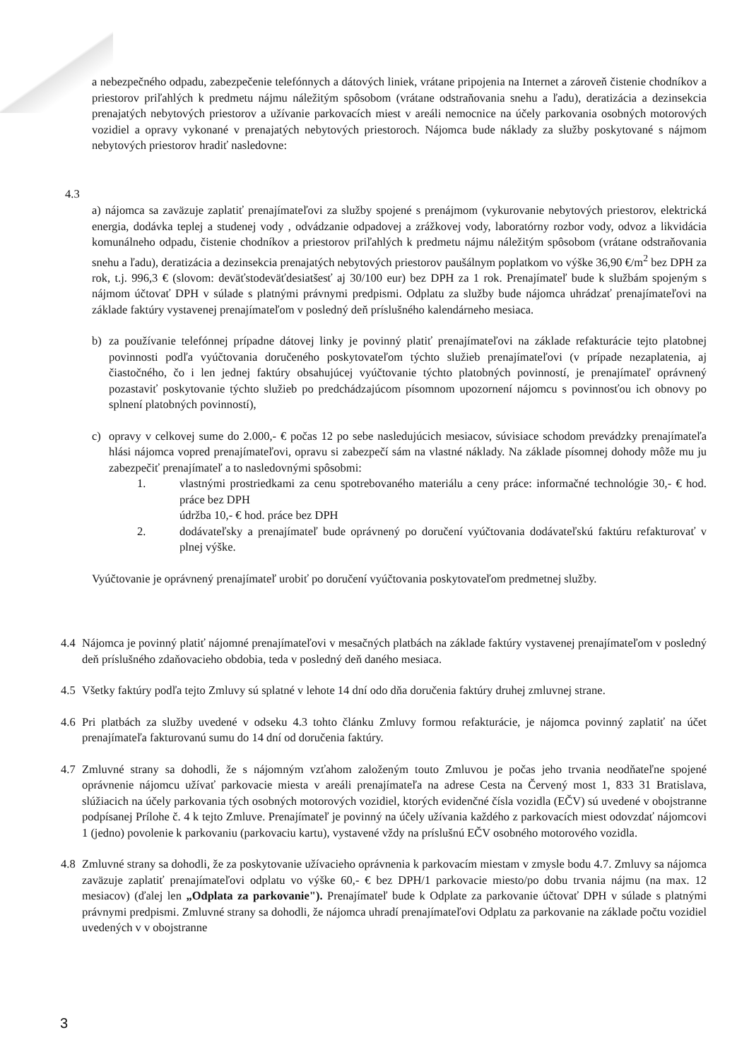a nebezpečného odpadu, zabezpečenie telefónnych a dátových liniek, vrátane pripojenia na Internet a zároveň čistenie chodníkov a priestorov priľahlých k predmetu nájmu náležitým spôsobom (vrátane odstraňovania snehu a ľadu), deratizácia a dezinsekcia prenajatých nebytových priestorov a užívanie parkovacích miest v areáli nemocnice na účely parkovania osobných motorových vozidiel a opravy vykonané v prenajatých nebytových priestoroch. Nájomca bude náklady za služby poskytované s nájmom nebytových priestorov hradiť nasledovne:
4.3
a) nájomca sa zaväzuje zaplatiť prenajímateľovi za služby spojené s prenájmom (vykurovanie nebytových priestorov, elektrická energia, dodávka teplej a studenej vody , odvádzanie odpadovej a zrážkovej vody, laboratórny rozbor vody, odvoz a likvidácia komunálneho odpadu, čistenie chodníkov a priestorov priľahlých k predmetu nájmu náležitým spôsobom (vrátane odstraňovania snehu a ľadu), deratizácia a dezinsekcia prenajatých nebytových priestorov paušálnym poplatkom vo výške 36,90 €/m<sup>2</sup> bez DPH za rok, t.j. 996,3 € (slovom: deväťstodeväťdesiatšesť aj 30/100 eur) bez DPH za 1 rok. Prenajímateľ bude k službám spojeným s nájmom účtovať DPH v súlade s platnými právnymi predpismi. Odplatu za služby bude nájomca uhrádzať prenajímateľovi na základe faktúry vystavenej prenajímateľom v posledný deň príslušného kalendárneho mesiaca.
b) za používanie telefónnej prípadne dátovej linky je povinný platiť prenajímateľovi na základe refakturácie tejto platobnej povinnosti podľa vyúčtovania doručeného poskytovateľom týchto služieb prenajímateľovi (v prípade nezaplatenia, aj čiastočného, čo i len jednej faktúry obsahujúcej vyúčtovanie týchto platobných povinností, je prenajímateľ oprávnený pozastaviť poskytovanie týchto služieb po predchádzajúcom písomnom upozornení nájomcu s povinnosťou ich obnovy po splnení platobných povinností),
c) opravy v celkovej sume do 2.000,- € počas 12 po sebe nasledujúcich mesiacov, súvisiace schodom prevádzky prenajímateľa hlási nájomca vopred prenajímateľovi, opravu si zabezpečí sám na vlastné náklady. Na základe písomnej dohody môže mu ju zabezpečiť prenajímateľ a to nasledovnými spôsobmi:
1. vlastnými prostriedkami za cenu spotrebovaného materiálu a ceny práce: informačné technológie 30,- € hod. práce bez DPH
údržba 10,- € hod. práce bez DPH
2. dodávateľsky a prenajímateľ bude oprávnený po doručení vyúčtovania dodávateľskú faktúru refakturovať v plnej výške.
Vyúčtovanie je oprávnený prenajímateľ urobiť po doručení vyúčtovania poskytovateľom predmetnej služby.
4.4 Nájomca je povinný platiť nájomné prenajímateľovi v mesačných platbách na základe faktúry vystavenej prenajímateľom v posledný deň príslušného zdaňovacieho obdobia, teda v posledný deň daného mesiaca.
4.5 Všetky faktúry podľa tejto Zmluvy sú splatné v lehote 14 dní odo dňa doručenia faktúry druhej zmluvnej strane.
4.6 Pri platbách za služby uvedené v odseku 4.3 tohto článku Zmluvy formou refakturácie, je nájomca povinný zaplatiť na účet prenajímateľa fakturovanú sumu do 14 dní od doručenia faktúry.
4.7 Zmluvné strany sa dohodli, že s nájomným vzťahom založeným touto Zmluvou je počas jeho trvania neodňateľne spojené oprávnenie nájomcu užívať parkovacie miesta v areáli prenajímateľa na adrese Cesta na Červený most 1, 833 31 Bratislava, slúžiacich na účely parkovania tých osobných motorových vozidiel, ktorých evidenčné čísla vozidla (EČV) sú uvedené v obojstranne podpísanej Prílohe č. 4 k tejto Zmluve. Prenajímateľ je povinný na účely užívania každého z parkovacích miest odovzdať nájomcovi 1 (jedno) povolenie k parkovaniu (parkovaciu kartu), vystavené vždy na príslušnú EČV osobného motorového vozidla.
4.8 Zmluvné strany sa dohodli, že za poskytovanie užívacieho oprávnenia k parkovacím miestam v zmysle bodu 4.7. Zmluvy sa nájomca zaväzuje zaplatiť prenajímateľovi odplatu vo výške 60,- € bez DPH/1 parkovacie miesto/po dobu trvania nájmu (na max. 12 mesiacov) (ďalej len „Odplata za parkovanie"). Prenajímateľ bude k Odplate za parkovanie účtovať DPH v súlade s platnými právnymi predpismi. Zmluvné strany sa dohodli, že nájomca uhradí prenajímateľovi Odplatu za parkovanie na základe počtu vozidiel uvedených v v obojstranne
3